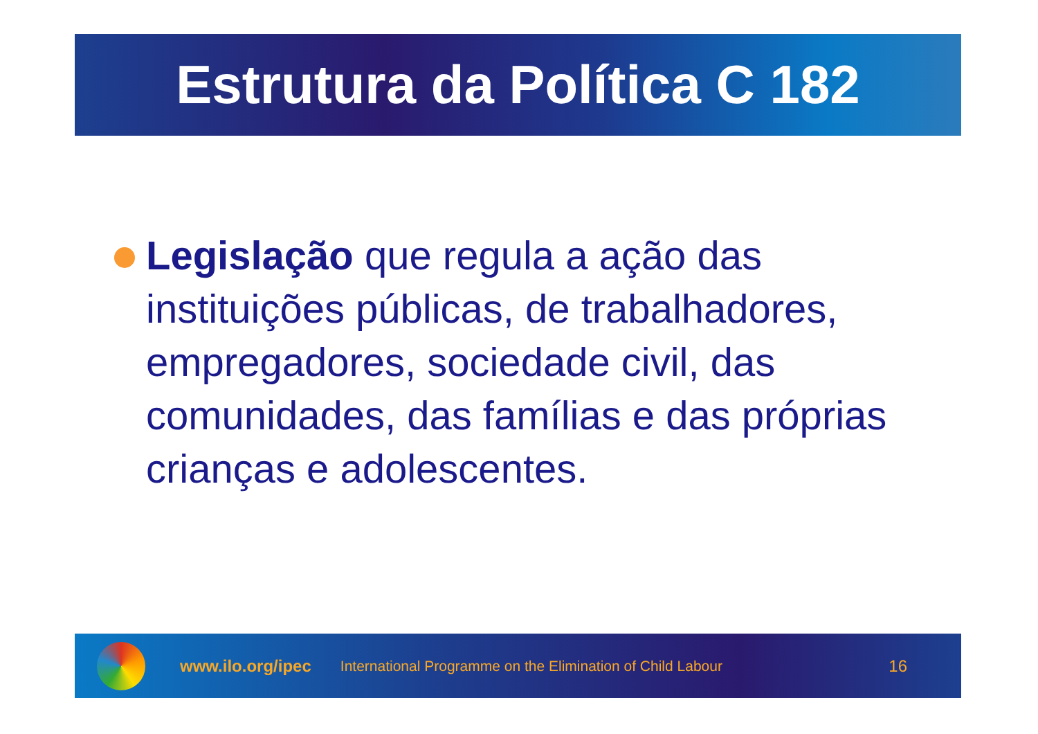Estrutura da Política C 182
Legislação que regula a ação das instituições públicas, de trabalhadores, empregadores, sociedade civil, das comunidades, das famílias e das próprias crianças e adolescentes.
www.ilo.org/ipec International Programme on the Elimination of Child Labour 16